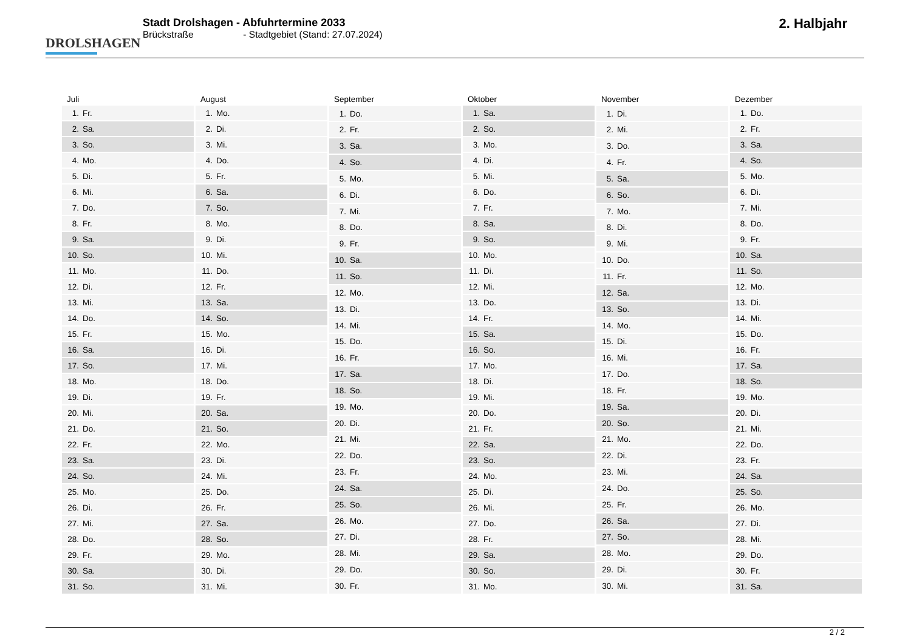DROLSHAGEN
Stadt Drolshagen - Abfuhrtermine 2033
Brückstraße - Stadtgebiet (Stand: 27.07.2024)
2. Halbjahr
| Juli | |
| --- | --- |
| 1. | Fr. |
| 2. | Sa. |
| 3. | So. |
| 4. | Mo. |
| 5. | Di. |
| 6. | Mi. |
| 7. | Do. |
| 8. | Fr. |
| 9. | Sa. |
| 10. | So. |
| 11. | Mo. |
| 12. | Di. |
| 13. | Mi. |
| 14. | Do. |
| 15. | Fr. |
| 16. | Sa. |
| 17. | So. |
| 18. | Mo. |
| 19. | Di. |
| 20. | Mi. |
| 21. | Do. |
| 22. | Fr. |
| 23. | Sa. |
| 24. | So. |
| 25. | Mo. |
| 26. | Di. |
| 27. | Mi. |
| 28. | Do. |
| 29. | Fr. |
| 30. | Sa. |
| 31. | So. |
| August | |
| --- | --- |
| 1. | Mo. |
| 2. | Di. |
| 3. | Mi. |
| 4. | Do. |
| 5. | Fr. |
| 6. | Sa. |
| 7. | So. |
| 8. | Mo. |
| 9. | Di. |
| 10. | Mi. |
| 11. | Do. |
| 12. | Fr. |
| 13. | Sa. |
| 14. | So. |
| 15. | Mo. |
| 16. | Di. |
| 17. | Mi. |
| 18. | Do. |
| 19. | Fr. |
| 20. | Sa. |
| 21. | So. |
| 22. | Mo. |
| 23. | Di. |
| 24. | Mi. |
| 25. | Do. |
| 26. | Fr. |
| 27. | Sa. |
| 28. | So. |
| 29. | Mo. |
| 30. | Di. |
| 31. | Mi. |
| September | |
| --- | --- |
| 1. | Do. |
| 2. | Fr. |
| 3. | Sa. |
| 4. | So. |
| 5. | Mo. |
| 6. | Di. |
| 7. | Mi. |
| 8. | Do. |
| 9. | Fr. |
| 10. | Sa. |
| 11. | So. |
| 12. | Mo. |
| 13. | Di. |
| 14. | Mi. |
| 15. | Do. |
| 16. | Fr. |
| 17. | Sa. |
| 18. | So. |
| 19. | Mo. |
| 20. | Di. |
| 21. | Mi. |
| 22. | Do. |
| 23. | Fr. |
| 24. | Sa. |
| 25. | So. |
| 26. | Mo. |
| 27. | Di. |
| 28. | Mi. |
| 29. | Do. |
| 30. | Fr. |
| Oktober | |
| --- | --- |
| 1. | Sa. |
| 2. | So. |
| 3. | Mo. |
| 4. | Di. |
| 5. | Mi. |
| 6. | Do. |
| 7. | Fr. |
| 8. | Sa. |
| 9. | So. |
| 10. | Mo. |
| 11. | Di. |
| 12. | Mi. |
| 13. | Do. |
| 14. | Fr. |
| 15. | Sa. |
| 16. | So. |
| 17. | Mo. |
| 18. | Di. |
| 19. | Mi. |
| 20. | Do. |
| 21. | Fr. |
| 22. | Sa. |
| 23. | So. |
| 24. | Mo. |
| 25. | Di. |
| 26. | Mi. |
| 27. | Do. |
| 28. | Fr. |
| 29. | Sa. |
| 30. | So. |
| 31. | Mo. |
| November | |
| --- | --- |
| 1. | Di. |
| 2. | Mi. |
| 3. | Do. |
| 4. | Fr. |
| 5. | Sa. |
| 6. | So. |
| 7. | Mo. |
| 8. | Di. |
| 9. | Mi. |
| 10. | Do. |
| 11. | Fr. |
| 12. | Sa. |
| 13. | So. |
| 14. | Mo. |
| 15. | Di. |
| 16. | Mi. |
| 17. | Do. |
| 18. | Fr. |
| 19. | Sa. |
| 20. | So. |
| 21. | Mo. |
| 22. | Di. |
| 23. | Mi. |
| 24. | Do. |
| 25. | Fr. |
| 26. | Sa. |
| 27. | So. |
| 28. | Mo. |
| 29. | Di. |
| 30. | Mi. |
| Dezember | |
| --- | --- |
| 1. | Do. |
| 2. | Fr. |
| 3. | Sa. |
| 4. | So. |
| 5. | Mo. |
| 6. | Di. |
| 7. | Mi. |
| 8. | Do. |
| 9. | Fr. |
| 10. | Sa. |
| 11. | So. |
| 12. | Mo. |
| 13. | Di. |
| 14. | Mi. |
| 15. | Do. |
| 16. | Fr. |
| 17. | Sa. |
| 18. | So. |
| 19. | Mo. |
| 20. | Di. |
| 21. | Mi. |
| 22. | Do. |
| 23. | Fr. |
| 24. | Sa. |
| 25. | So. |
| 26. | Mo. |
| 27. | Di. |
| 28. | Mi. |
| 29. | Do. |
| 30. | Fr. |
| 31. | Sa. |
2 / 2